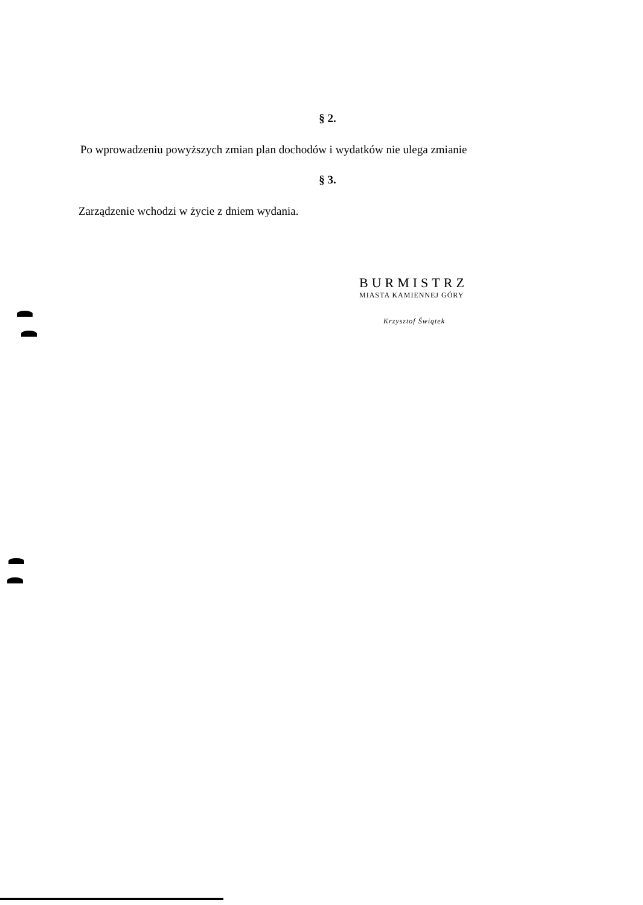§ 2.
Po wprowadzeniu powyższych zmian plan dochodów i wydatków nie ulega zmianie
§ 3.
Zarządzenie wchodzi w życie z dniem wydania.
BURMISTRZ
MIASTA KAMIENNEJ GÓRY
Krzysztof Świątek